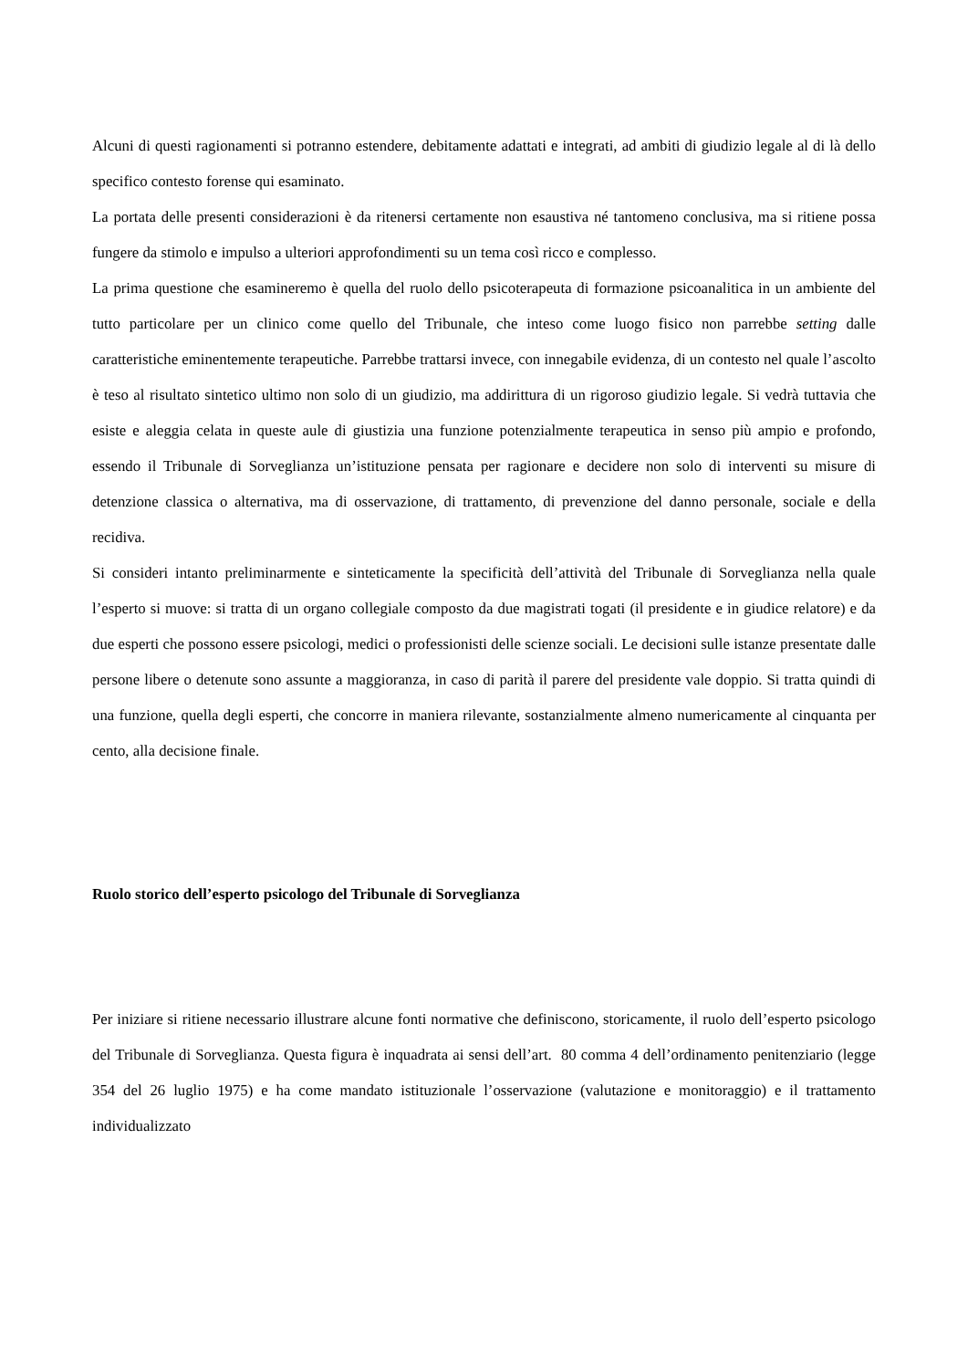Alcuni di questi ragionamenti si potranno estendere, debitamente adattati e integrati, ad ambiti di giudizio legale al di là dello specifico contesto forense qui esaminato.
La portata delle presenti considerazioni è da ritenersi certamente non esaustiva né tantomeno conclusiva, ma si ritiene possa fungere da stimolo e impulso a ulteriori approfondimenti su un tema così ricco e complesso.
La prima questione che esamineremo è quella del ruolo dello psicoterapeuta di formazione psicoanalitica in un ambiente del tutto particolare per un clinico come quello del Tribunale, che inteso come luogo fisico non parrebbe setting dalle caratteristiche eminentemente terapeutiche. Parrebbe trattarsi invece, con innegabile evidenza, di un contesto nel quale l’ascolto è teso al risultato sintetico ultimo non solo di un giudizio, ma addirittura di un rigoroso giudizio legale. Si vedrà tuttavia che esiste e aleggia celata in queste aule di giustizia una funzione potenzialmente terapeutica in senso più ampio e profondo, essendo il Tribunale di Sorveglianza un’istituzione pensata per ragionare e decidere non solo di interventi su misure di detenzione classica o alternativa, ma di osservazione, di trattamento, di prevenzione del danno personale, sociale e della recidiva.
Si consideri intanto preliminarmente e sinteticamente la specificità dell’attività del Tribunale di Sorveglianza nella quale l’esperto si muove: si tratta di un organo collegiale composto da due magistrati togati (il presidente e in giudice relatore) e da due esperti che possono essere psicologi, medici o professionisti delle scienze sociali. Le decisioni sulle istanze presentate dalle persone libere o detenute sono assunte a maggioranza, in caso di parità il parere del presidente vale doppio. Si tratta quindi di una funzione, quella degli esperti, che concorre in maniera rilevante, sostanzialmente almeno numericamente al cinquanta per cento, alla decisione finale.
Ruolo storico dell’esperto psicologo del Tribunale di Sorveglianza
Per iniziare si ritiene necessario illustrare alcune fonti normative che definiscono, storicamente, il ruolo dell’esperto psicologo del Tribunale di Sorveglianza. Questa figura è inquadrata ai sensi dell’art. 80 comma 4 dell’ordinamento penitenziario (legge 354 del 26 luglio 1975) e ha come mandato istituzionale l’osservazione (valutazione e monitoraggio) e il trattamento individualizzato